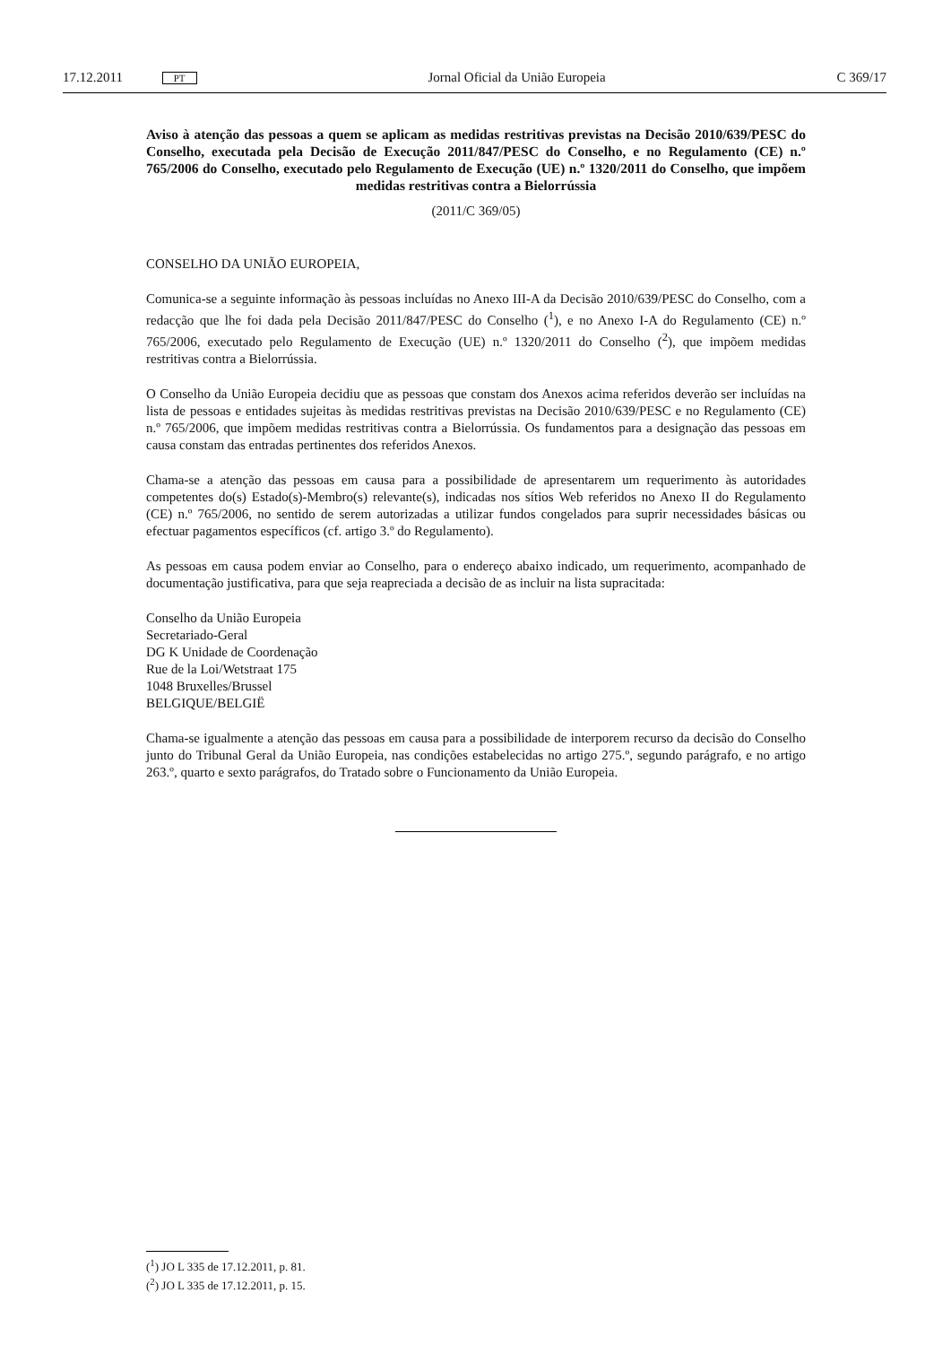17.12.2011 PT Jornal Oficial da União Europeia C 369/17
Aviso à atenção das pessoas a quem se aplicam as medidas restritivas previstas na Decisão 2010/639/PESC do Conselho, executada pela Decisão de Execução 2011/847/PESC do Conselho, e no Regulamento (CE) n.º 765/2006 do Conselho, executado pelo Regulamento de Execução (UE) n.º 1320/2011 do Conselho, que impõem medidas restritivas contra a Bielorrússia
(2011/C 369/05)
CONSELHO DA UNIÃO EUROPEIA,
Comunica-se a seguinte informação às pessoas incluídas no Anexo III-A da Decisão 2010/639/PESC do Conselho, com a redacção que lhe foi dada pela Decisão 2011/847/PESC do Conselho (<sup>1</sup>), e no Anexo I-A do Regulamento (CE) n.º 765/2006, executado pelo Regulamento de Execução (UE) n.º 1320/2011 do Conselho (<sup>2</sup>), que impõem medidas restritivas contra a Bielorrússia.
O Conselho da União Europeia decidiu que as pessoas que constam dos Anexos acima referidos deverão ser incluídas na lista de pessoas e entidades sujeitas às medidas restritivas previstas na Decisão 2010/639/PESC e no Regulamento (CE) n.º 765/2006, que impõem medidas restritivas contra a Bielorrússia. Os fundamentos para a designação das pessoas em causa constam das entradas pertinentes dos referidos Anexos.
Chama-se a atenção das pessoas em causa para a possibilidade de apresentarem um requerimento às autoridades competentes do(s) Estado(s)-Membro(s) relevante(s), indicadas nos sítios Web referidos no Anexo II do Regulamento (CE) n.º 765/2006, no sentido de serem autorizadas a utilizar fundos congelados para suprir necessidades básicas ou efectuar pagamentos específicos (cf. artigo 3.º do Regulamento).
As pessoas em causa podem enviar ao Conselho, para o endereço abaixo indicado, um requerimento, acompanhado de documentação justificativa, para que seja reapreciada a decisão de as incluir na lista supracitada:
Conselho da União Europeia
Secretariado-Geral
DG K Unidade de Coordenação
Rue de la Loi/Wetstraat 175
1048 Bruxelles/Brussel
BELGIQUE/BELGIË
Chama-se igualmente a atenção das pessoas em causa para a possibilidade de interporem recurso da decisão do Conselho junto do Tribunal Geral da União Europeia, nas condições estabelecidas no artigo 275.º, segundo parágrafo, e no artigo 263.º, quarto e sexto parágrafos, do Tratado sobre o Funcionamento da União Europeia.
(<sup>1</sup>) JO L 335 de 17.12.2011, p. 81.
(<sup>2</sup>) JO L 335 de 17.12.2011, p. 15.